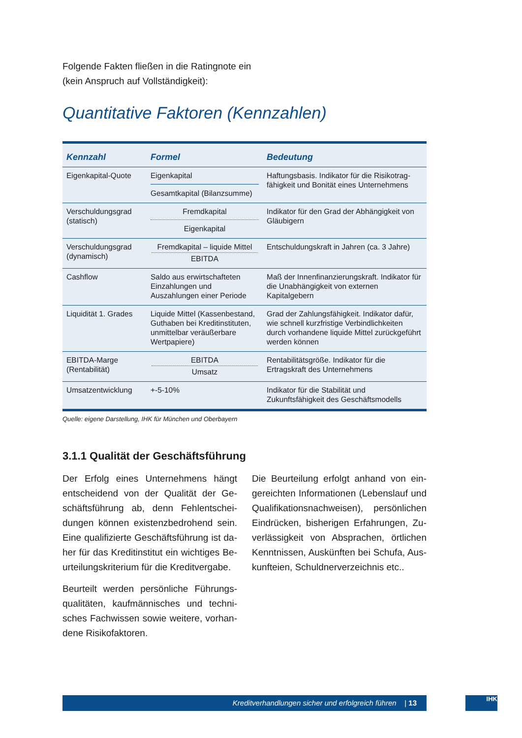Folgende Fakten fließen in die Ratingnote ein
(kein Anspruch auf Vollständigkeit):
Quantitative Faktoren (Kennzahlen)
| Kennzahl | Formel | Bedeutung |
| --- | --- | --- |
| Eigenkapital-Quote | Eigenkapital Gesamtkapital (Bilanzsumme) | Haftungsbasis. Indikator für die Risikotrag­fähigkeit und Bonität eines Unternehmens |
| Verschuldungsgrad (statisch) | Fremdkapital Eigenkapital | Indikator für den Grad der Abhängigkeit von Gläubigern |
| Verschuldungsgrad (dynamisch) | Fremdkapital – liquide Mittel EBITDA | Entschuldungskraft in Jahren (ca. 3 Jahre) |
| Cashflow | Saldo aus erwirtschafteten Einzahlungen und Auszahlungen einer Periode | Maß der Innenfinanzierungskraft. Indikator für die Unabhängigkeit von externen Kapitalgebern |
| Liquidität 1. Grades | Liquide Mittel (Kassenbestand, Guthaben bei Kreditinstituten, unmittelbar veräußerbare Wertpapiere) | Grad der Zahlungsfähigkeit. Indikator dafür, wie schnell kurzfristige Verbindlichkeiten durch vorhandene liquide Mittel zurückgeführt werden können |
| EBITDA-Marge (Rentabilität) | EBITDA Umsatz | Rentabilitätsgröße. Indikator für die Ertragskraft des Unternehmens |
| Umsatzentwicklung | +-5-10% | Indikator für die Stabilität und Zukunftsfähigkeit des Geschäftsmodells |
Quelle: eigene Darstellung, IHK für München und Oberbayern
3.1.1 Qualität der Geschäftsführung
Der Erfolg eines Unternehmens hängt entscheidend von der Qualität der Ge­schäftsführung ab, denn Fehlentschei­dungen können existenzbedrohend sein. Eine qualifizierte Geschäftsführung ist da­her für das Kreditinstitut ein wichtiges Be­urteilungskriterium für die Kreditvergabe.
Beurteilt werden persönliche Führungs­qualitäten, kaufmännisches und techni­sches Fachwissen sowie weitere, vorhan­dene Risikofaktoren.
Die Beurteilung erfolgt anhand von ein­gereichten Informationen (Lebenslauf und Qualifikationsnachweisen), persönlichen Eindrücken, bisherigen Erfahrungen, Zu­verlässigkeit von Absprachen, örtlichen Kenntnissen, Auskünften bei Schufa, Aus­kunfteien, Schuldnerverzeichnis etc..
Kreditverhandlungen sicher und erfolgreich führen | 13 IHK